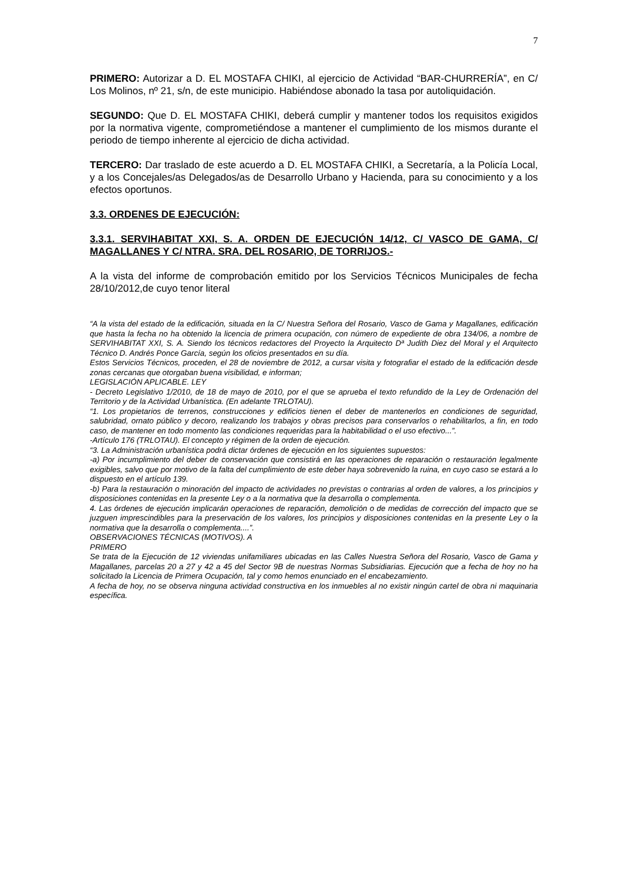7
PRIMERO: Autorizar a D. EL MOSTAFA CHIKI, al ejercicio de Actividad “BAR-CHURRERÍA”, en C/ Los Molinos, nº 21, s/n, de este municipio. Habiéndose abonado la tasa por autoliquidación.
SEGUNDO: Que D. EL MOSTAFA CHIKI, deberá cumplir y mantener todos los requisitos exigidos por la normativa vigente, comprometiéndose a mantener el cumplimiento de los mismos durante el periodo de tiempo inherente al ejercicio de dicha actividad.
TERCERO: Dar traslado de este acuerdo a D. EL MOSTAFA CHIKI, a Secretaría, a la Policía Local, y a los Concejales/as Delegados/as de Desarrollo Urbano y Hacienda, para su conocimiento y a los efectos oportunos.
3.3. ORDENES DE EJECUCIÓN:
3.3.1. SERVIHABITAT XXI, S. A. ORDEN DE EJECUCIÓN 14/12, C/ VASCO DE GAMA, C/ MAGALLANES Y C/ NTRA. SRA. DEL ROSARIO, DE TORRIJOS.-
A la vista del informe de comprobación emitido por los Servicios Técnicos Municipales de fecha 28/10/2012,de cuyo tenor literal
“A la vista del estado de la edificación, situada en la C/ Nuestra Señora del Rosario, Vasco de Gama y Magallanes, edificación que hasta la fecha no ha obtenido la licencia de primera ocupación, con número de expediente de obra 134/06, a nombre de SERVIHABITAT XXI, S. A. Siendo los técnicos redactores del Proyecto la Arquitecto Dª Judith Diez del Moral y el Arquitecto Técnico D. Andrés Ponce García, según los oficios presentados en su día.
Estos Servicios Técnicos, proceden, el 28 de noviembre de 2012, a cursar visita y fotografiar el estado de la edificación desde zonas cercanas que otorgaban buena visibilidad, e informan;
LEGISLACIÓN APLICABLE. LEY
- Decreto Legislativo 1/2010, de 18 de mayo de 2010, por el que se aprueba el texto refundido de la Ley de Ordenación del Territorio y de la Actividad Urbanística. (En adelante TRLOTAU).
“1. Los propietarios de terrenos, construcciones y edificios tienen el deber de mantenerlos en condiciones de seguridad, salubridad, ornato público y decoro, realizando los trabajos y obras precisos para conservarlos o rehabilitarlos, a fin, en todo caso, de mantener en todo momento las condiciones requeridas para la habitabilidad o el uso efectivo...”.
-Artículo 176 (TRLOTAU). El concepto y régimen de la orden de ejecución.
“3. La Administración urbanística podrá dictar órdenes de ejecución en los siguientes supuestos:
-a) Por incumplimiento del deber de conservación que consistirá en las operaciones de reparación o restauración legalmente exigibles, salvo que por motivo de la falta del cumplimiento de este deber haya sobrevenido la ruina, en cuyo caso se estará a lo dispuesto en el artículo 139.
-b) Para la restauración o minoración del impacto de actividades no previstas o contrarias al orden de valores, a los principios y disposiciones contenidas en la presente Ley o a la normativa que la desarrolla o complementa.
4. Las órdenes de ejecución implicarán operaciones de reparación, demolición o de medidas de corrección del impacto que se juzguen imprescindibles para la preservación de los valores, los principios y disposiciones contenidas en la presente Ley o la normativa que la desarrolla o complementa....”.
OBSERVACIONES TÉCNICAS (MOTIVOS). A
PRIMERO
Se trata de la Ejecución de 12 viviendas unifamiliares ubicadas en las Calles Nuestra Señora del Rosario, Vasco de Gama y Magallanes, parcelas 20 a 27 y 42 a 45 del Sector 9B de nuestras Normas Subsidiarias. Ejecución que a fecha de hoy no ha solicitado la Licencia de Primera Ocupación, tal y como hemos enunciado en el encabezamiento.
A fecha de hoy, no se observa ninguna actividad constructiva en los inmuebles al no existir ningún cartel de obra ni maquinaria específica.